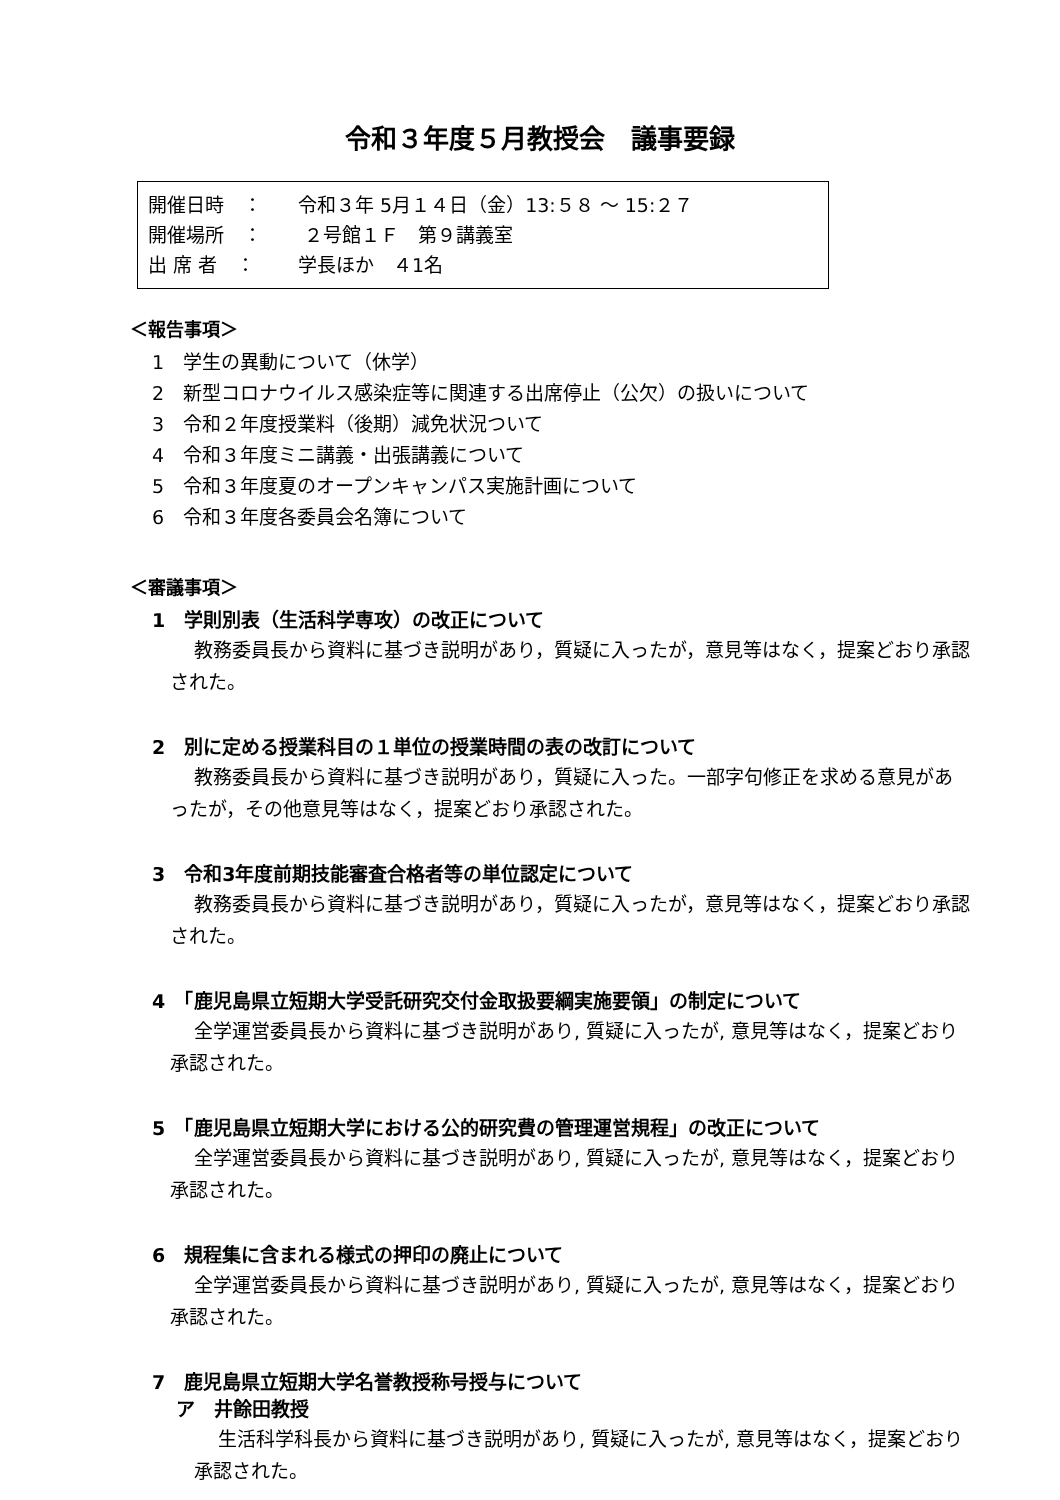令和３年度５月教授会　議事要録
開催日時　： 令和３年 5月１４日（金）13:５８ ～ 15:２７
開催場所　： ２号館１Ｆ　第９講義室
出 席 者　： 学長ほか　４1名
＜報告事項＞
1　学生の異動について（休学）
2　新型コロナウイルス感染症等に関連する出席停止（公欠）の扱いについて
3　令和２年度授業料（後期）減免状況ついて
4　令和３年度ミニ講義・出張講義について
5　令和３年度夏のオープンキャンパス実施計画について
6　令和３年度各委員会名簿について
＜審議事項＞
1　学則別表（生活科学専攻）の改正について
教務委員長から資料に基づき説明があり，質疑に入ったが，意見等はなく，提案どおり承認された。
2　別に定める授業科目の１単位の授業時間の表の改訂について
教務委員長から資料に基づき説明があり，質疑に入った。一部字句修正を求める意見があったが，その他意見等はなく，提案どおり承認された。
3　令和3年度前期技能審査合格者等の単位認定について
教務委員長から資料に基づき説明があり，質疑に入ったが，意見等はなく，提案どおり承認された。
4　「鹿児島県立短期大学受託研究交付金取扱要綱実施要領」の制定について
全学運営委員長から資料に基づき説明があり, 質疑に入ったが, 意見等はなく，提案どおり承認された。
5　「鹿児島県立短期大学における公的研究費の管理運営規程」の改正について
全学運営委員長から資料に基づき説明があり, 質疑に入ったが, 意見等はなく，提案どおり承認された。
6　規程集に含まれる様式の押印の廃止について
全学運営委員長から資料に基づき説明があり, 質疑に入ったが, 意見等はなく，提案どおり承認された。
7　鹿児島県立短期大学名誉教授称号授与について
ア　井餘田教授
生活科学科長から資料に基づき説明があり, 質疑に入ったが, 意見等はなく，提案どおり承認された。